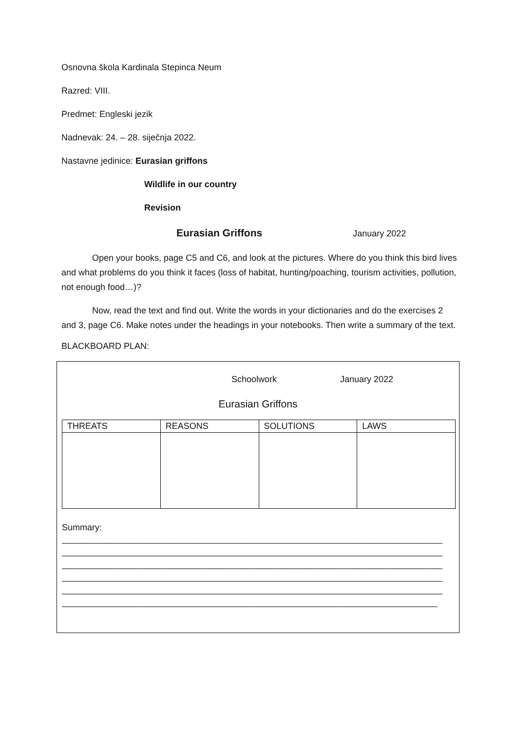Osnovna škola Kardinala Stepinca Neum
Razred: VIII.
Predmet: Engleski jezik
Nadnevak: 24. – 28. siječnja 2022.
Nastavne jedinice: Eurasian griffons
Wildlife in our country
Revision
Eurasian Griffons January 2022
Open your books, page C5 and C6, and look at the pictures. Where do you think this bird lives and what problems do you think it faces (loss of habitat, hunting/poaching, tourism activities, pollution, not enough food…)?
Now, read the text and find out. Write the words in your dictionaries and do the exercises 2 and 3, page C6. Make notes under the headings in your notebooks. Then write a summary of the text.
BLACKBOARD PLAN:
Schoolwork January 2022
Eurasian Griffons
| THREATS | REASONS | SOLUTIONS | LAWS |
| --- | --- | --- | --- |
Summary:
______________________________________________________________________________
______________________________________________________________________________
______________________________________________________________________________
______________________________________________________________________________
______________________________________________________________________________
_____________________________________________________________________________